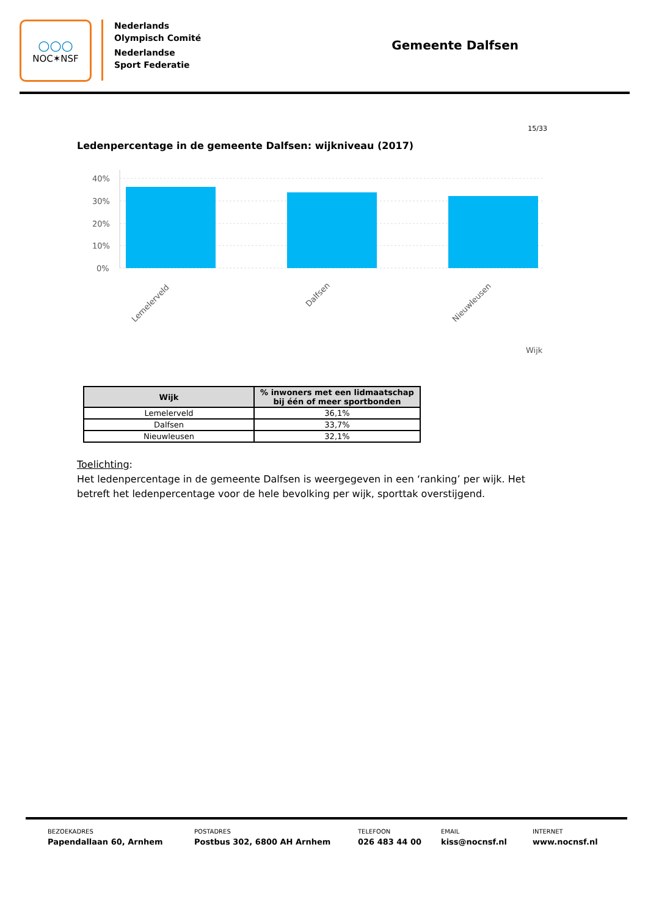○○○
NOC✶NSF
Nederlands
Olympisch Comité
Nederlandse
Sport Federatie
Gemeente Dalfsen
15/33
Ledenpercentage in de gemeente Dalfsen: wijkniveau (2017)
40%
30%
20%
10%
0%
Lemelerveld
Dalfsen
Nieuwleusen
Wijk
| Wijk | % inwoners met een lidmaatschap bij één of meer sportbonden |
| --- | --- |
| Lemelerveld | 36,1% |
| Dalfsen | 33,7% |
| Nieuwleusen | 32,1% |
Toelichting:
Het ledenpercentage in de gemeente Dalfsen is weergegeven in een ‘ranking’ per wijk. Het betreft het ledenpercentage voor de hele bevolking per wijk, sporttak overstijgend.
BEZOEKADRES
Papendallaan 60, Arnhem
POSTADRES
Postbus 302, 6800 AH Arnhem
TELEFOON
026 483 44 00
EMAIL
kiss@nocnsf.nl
INTERNET
www.nocnsf.nl